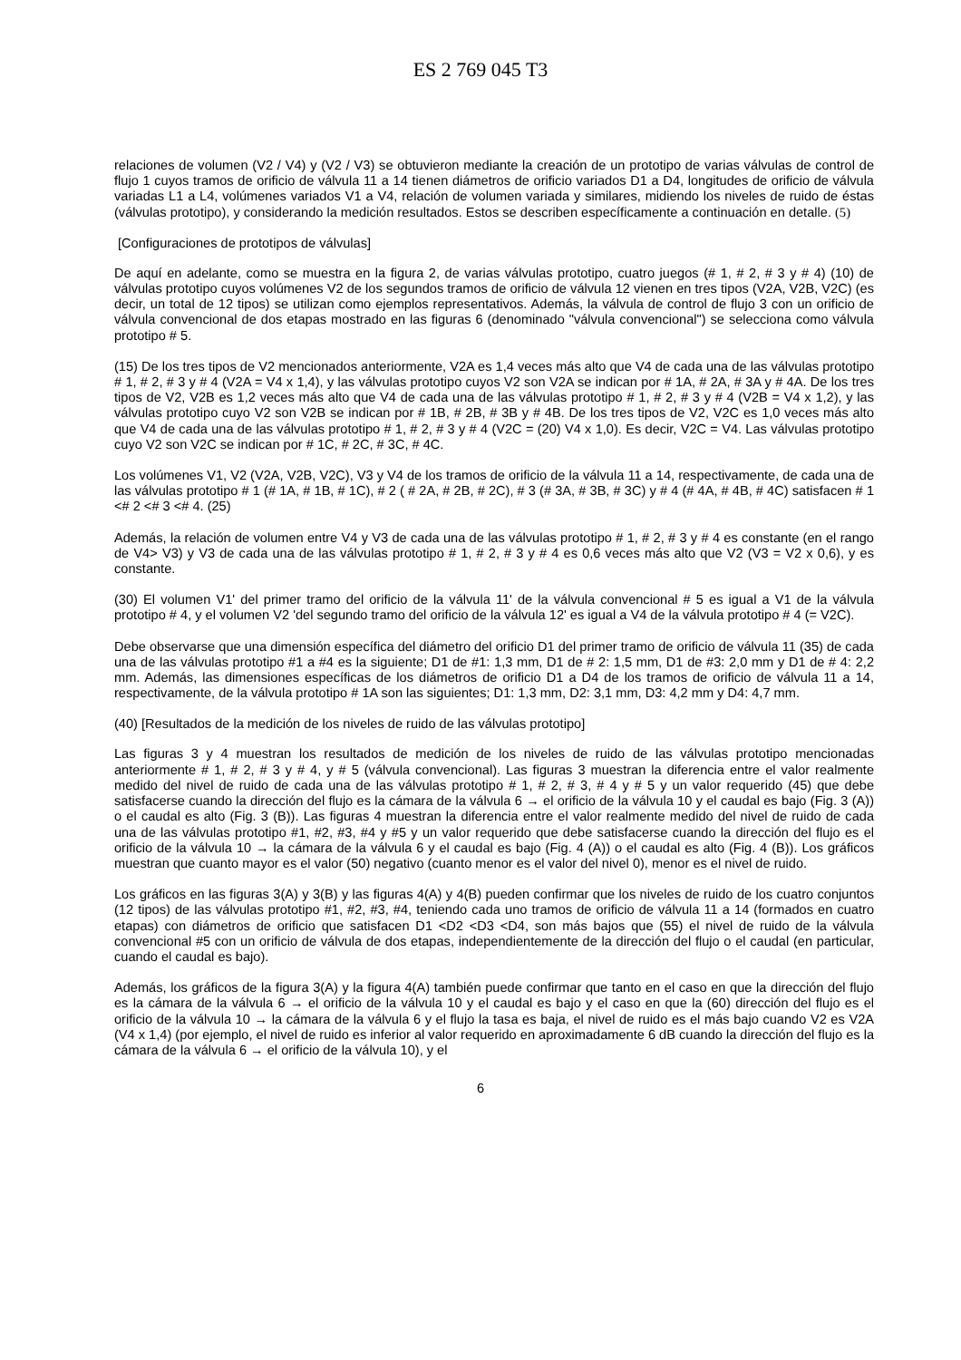ES 2 769 045 T3
relaciones de volumen (V2 / V4) y (V2 / V3) se obtuvieron mediante la creación de un prototipo de varias válvulas de control de flujo 1 cuyos tramos de orificio de válvula 11 a 14 tienen diámetros de orificio variados D1 a D4, longitudes de orificio de válvula variadas L1 a L4, volúmenes variados V1 a V4, relación de volumen variada y similares, midiendo los niveles de ruido de éstas (válvulas prototipo), y considerando la medición resultados. Estos se describen específicamente a continuación en detalle. (5)
[Configuraciones de prototipos de válvulas]
De aquí en adelante, como se muestra en la figura 2, de varias válvulas prototipo, cuatro juegos (# 1, # 2, # 3 y # 4) (10) de válvulas prototipo cuyos volúmenes V2 de los segundos tramos de orificio de válvula 12 vienen en tres tipos (V2A, V2B, V2C) (es decir, un total de 12 tipos) se utilizan como ejemplos representativos. Además, la válvula de control de flujo 3 con un orificio de válvula convencional de dos etapas mostrado en las figuras 6 (denominado "válvula convencional") se selecciona como válvula prototipo # 5.
(15) De los tres tipos de V2 mencionados anteriormente, V2A es 1,4 veces más alto que V4 de cada una de las válvulas prototipo # 1, # 2, # 3 y # 4 (V2A = V4 x 1,4), y las válvulas prototipo cuyos V2 son V2A se indican por # 1A, # 2A, # 3A y # 4A. De los tres tipos de V2, V2B es 1,2 veces más alto que V4 de cada una de las válvulas prototipo # 1, # 2, # 3 y # 4 (V2B = V4 x 1,2), y las válvulas prototipo cuyo V2 son V2B se indican por # 1B, # 2B, # 3B y # 4B. De los tres tipos de V2, V2C es 1,0 veces más alto que V4 de cada una de las válvulas prototipo # 1, # 2, # 3 y # 4 (V2C = (20) V4 x 1,0). Es decir, V2C = V4. Las válvulas prototipo cuyo V2 son V2C se indican por # 1C, # 2C, # 3C, # 4C.
Los volúmenes V1, V2 (V2A, V2B, V2C), V3 y V4 de los tramos de orificio de la válvula 11 a 14, respectivamente, de cada una de las válvulas prototipo # 1 (# 1A, # 1B, # 1C), # 2 ( # 2A, # 2B, # 2C), # 3 (# 3A, # 3B, # 3C) y # 4 (# 4A, # 4B, # 4C) satisfacen # 1 <# 2 <# 3 <# 4. (25)
Además, la relación de volumen entre V4 y V3 de cada una de las válvulas prototipo # 1, # 2, # 3 y # 4 es constante (en el rango de V4> V3) y V3 de cada una de las válvulas prototipo # 1, # 2, # 3 y # 4 es 0,6 veces más alto que V2 (V3 = V2 x 0,6), y es constante.
(30) El volumen V1' del primer tramo del orificio de la válvula 11' de la válvula convencional # 5 es igual a V1 de la válvula prototipo # 4, y el volumen V2 'del segundo tramo del orificio de la válvula 12' es igual a V4 de la válvula prototipo # 4 (= V2C).
Debe observarse que una dimensión específica del diámetro del orificio D1 del primer tramo de orificio de válvula 11 (35) de cada una de las válvulas prototipo #1 a #4 es la siguiente; D1 de #1: 1,3 mm, D1 de # 2: 1,5 mm, D1 de #3: 2,0 mm y D1 de # 4: 2,2 mm. Además, las dimensiones específicas de los diámetros de orificio D1 a D4 de los tramos de orificio de válvula 11 a 14, respectivamente, de la válvula prototipo # 1A son las siguientes; D1: 1,3 mm, D2: 3,1 mm, D3: 4,2 mm y D4: 4,7 mm.
(40) [Resultados de la medición de los niveles de ruido de las válvulas prototipo]
Las figuras 3 y 4 muestran los resultados de medición de los niveles de ruido de las válvulas prototipo mencionadas anteriormente # 1, # 2, # 3 y # 4, y # 5 (válvula convencional). Las figuras 3 muestran la diferencia entre el valor realmente medido del nivel de ruido de cada una de las válvulas prototipo # 1, # 2, # 3, # 4 y # 5 y un valor requerido (45) que debe satisfacerse cuando la dirección del flujo es la cámara de la válvula 6 → el orificio de la válvula 10 y el caudal es bajo (Fig. 3 (A)) o el caudal es alto (Fig. 3 (B)). Las figuras 4 muestran la diferencia entre el valor realmente medido del nivel de ruido de cada una de las válvulas prototipo #1, #2, #3, #4 y #5 y un valor requerido que debe satisfacerse cuando la dirección del flujo es el orificio de la válvula 10 → la cámara de la válvula 6 y el caudal es bajo (Fig. 4 (A)) o el caudal es alto (Fig. 4 (B)). Los gráficos muestran que cuanto mayor es el valor (50) negativo (cuanto menor es el valor del nivel 0), menor es el nivel de ruido.
Los gráficos en las figuras 3(A) y 3(B) y las figuras 4(A) y 4(B) pueden confirmar que los niveles de ruido de los cuatro conjuntos (12 tipos) de las válvulas prototipo #1, #2, #3, #4, teniendo cada uno tramos de orificio de válvula 11 a 14 (formados en cuatro etapas) con diámetros de orificio que satisfacen D1 <D2 <D3 <D4, son más bajos que (55) el nivel de ruido de la válvula convencional #5 con un orificio de válvula de dos etapas, independientemente de la dirección del flujo o el caudal (en particular, cuando el caudal es bajo).
Además, los gráficos de la figura 3(A) y la figura 4(A) también puede confirmar que tanto en el caso en que la dirección del flujo es la cámara de la válvula 6 → el orificio de la válvula 10 y el caudal es bajo y el caso en que la (60) dirección del flujo es el orificio de la válvula 10 → la cámara de la válvula 6 y el flujo la tasa es baja, el nivel de ruido es el más bajo cuando V2 es V2A (V4 x 1,4) (por ejemplo, el nivel de ruido es inferior al valor requerido en aproximadamente 6 dB cuando la dirección del flujo es la cámara de la válvula 6 → el orificio de la válvula 10), y el
6